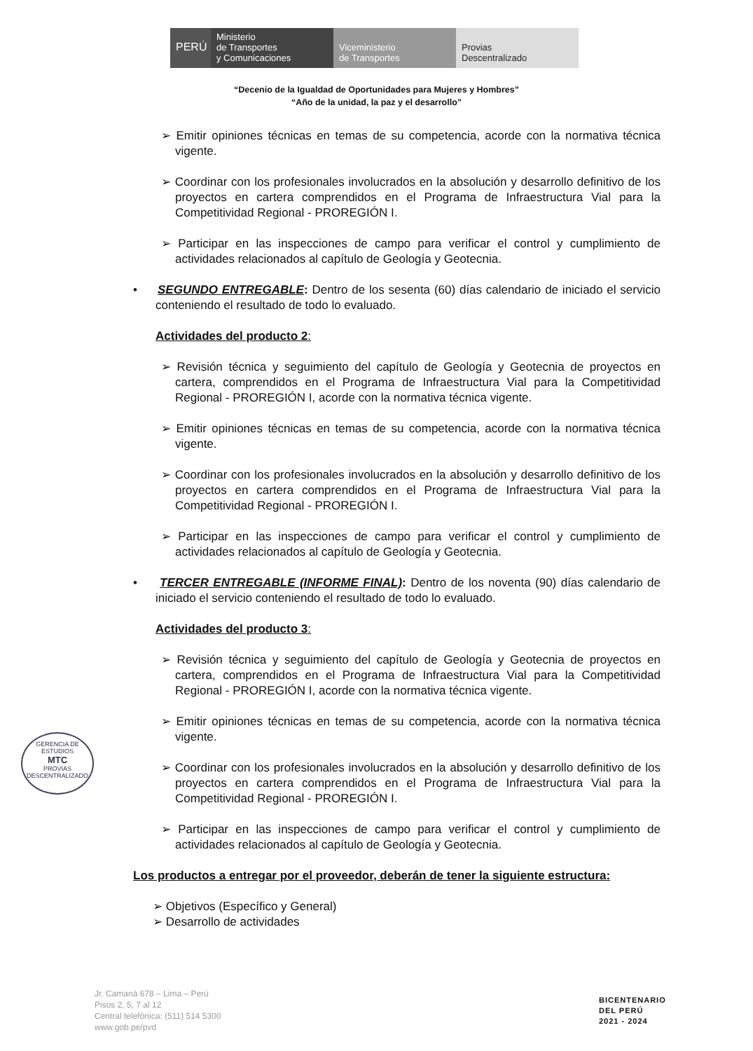PERÚ
Ministerio
de Transportes
y Comunicaciones
Viceministerio
de Transportes
Provias
Descentralizado
“Decenio de la Igualdad de Oportunidades para Mujeres y Hombres”
“Año de la unidad, la paz y el desarrollo”
➢ Emitir opiniones técnicas en temas de su competencia, acorde con la normativa técnica vigente.
➢ Coordinar con los profesionales involucrados en la absolución y desarrollo definitivo de los proyectos en cartera comprendidos en el Programa de Infraestructura Vial para la Competitividad Regional - PROREGIÓN I.
➢ Participar en las inspecciones de campo para verificar el control y cumplimiento de actividades relacionados al capítulo de Geología y Geotecnia.
• SEGUNDO ENTREGABLE: Dentro de los sesenta (60) días calendario de iniciado el servicio conteniendo el resultado de todo lo evaluado.
Actividades del producto 2:
➢ Revisión técnica y seguimiento del capítulo de Geología y Geotecnia de proyectos en cartera, comprendidos en el Programa de Infraestructura Vial para la Competitividad Regional - PROREGIÓN I, acorde con la normativa técnica vigente.
➢ Emitir opiniones técnicas en temas de su competencia, acorde con la normativa técnica vigente.
➢ Coordinar con los profesionales involucrados en la absolución y desarrollo definitivo de los proyectos en cartera comprendidos en el Programa de Infraestructura Vial para la Competitividad Regional - PROREGIÓN I.
➢ Participar en las inspecciones de campo para verificar el control y cumplimiento de actividades relacionados al capítulo de Geología y Geotecnia.
• TERCER ENTREGABLE (INFORME FINAL): Dentro de los noventa (90) días calendario de iniciado el servicio conteniendo el resultado de todo lo evaluado.
Actividades del producto 3:
➢ Revisión técnica y seguimiento del capítulo de Geología y Geotecnia de proyectos en cartera, comprendidos en el Programa de Infraestructura Vial para la Competitividad Regional - PROREGIÓN I, acorde con la normativa técnica vigente.
➢ Emitir opiniones técnicas en temas de su competencia, acorde con la normativa técnica vigente.
➢ Coordinar con los profesionales involucrados en la absolución y desarrollo definitivo de los proyectos en cartera comprendidos en el Programa de Infraestructura Vial para la Competitividad Regional - PROREGIÓN I.
➢ Participar en las inspecciones de campo para verificar el control y cumplimiento de actividades relacionados al capítulo de Geología y Geotecnia.
Los productos a entregar por el proveedor, deberán de tener la siguiente estructura:
➢ Objetivos (Específico y General)
➢ Desarrollo de actividades
GERENCIA DE ESTUDIOS
MTC
PROVIAS DESCENTRALIZADO
Jr. Camaná 678 – Lima – Perú
Pisos 2, 5, 7 al 12
Central telefónica: (511) 514 5300
www.gob.pe/pvd
BICENTENARIO
DEL PERÚ
2021 - 2024